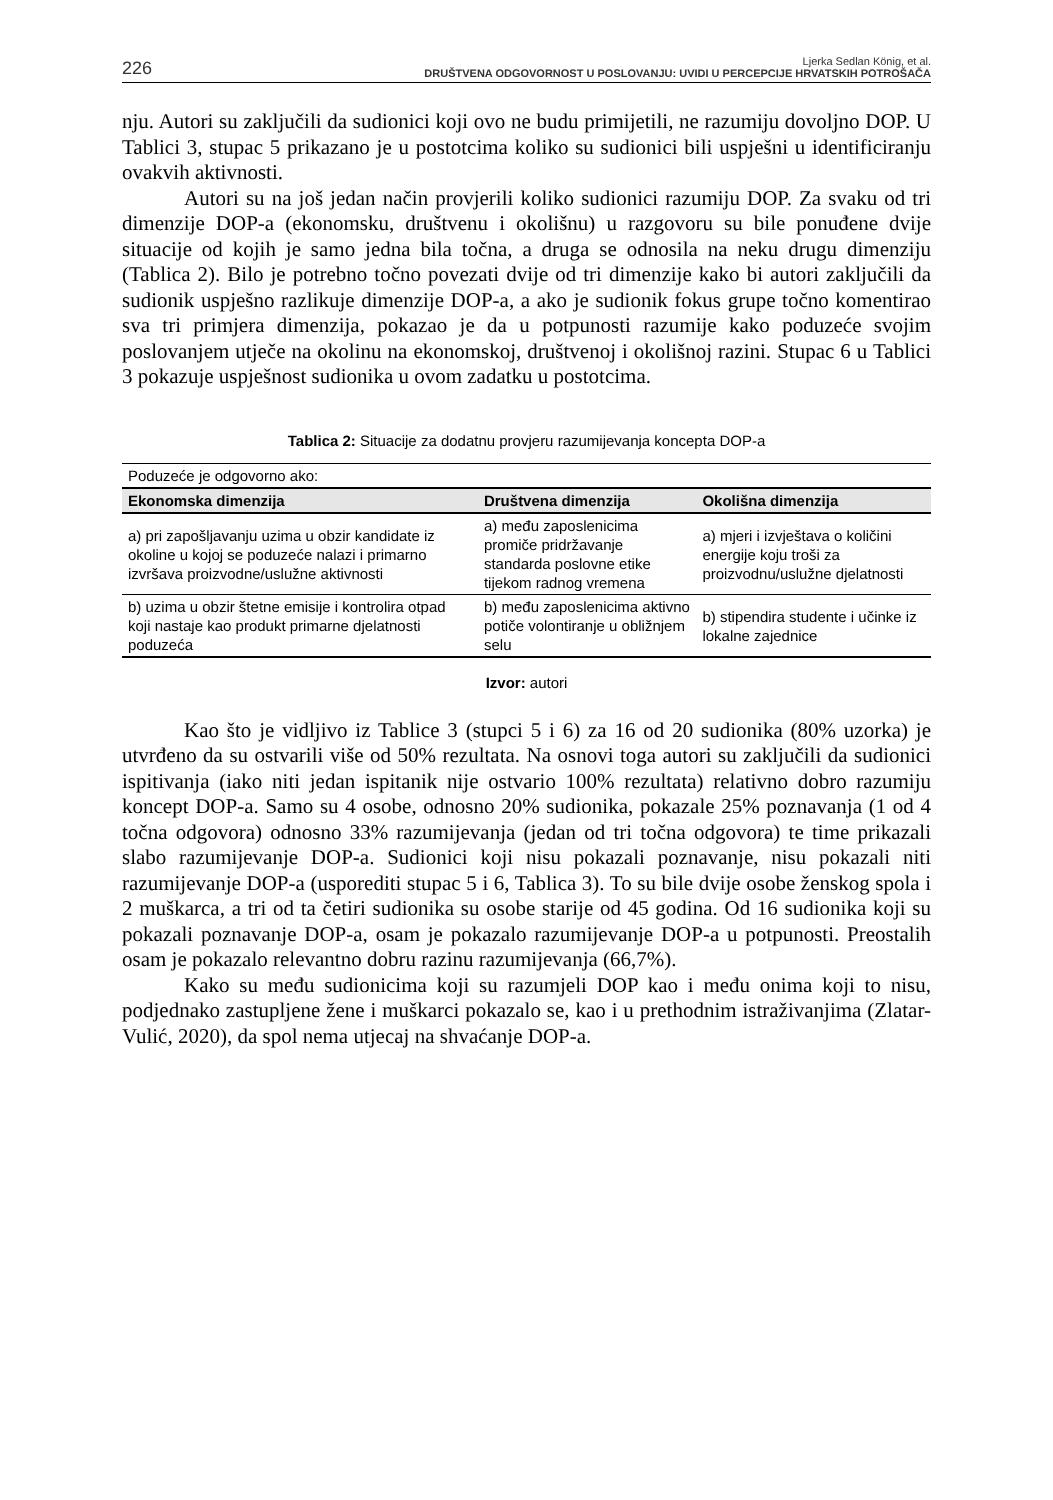226
Ljerka Sedlan König, et al.
DRUŠTVENA ODGOVORNOST U POSLOVANJU: UVIDI U PERCEPCIJE HRVATSKIH POTROŠAČA
nju. Autori su zaključili da sudionici koji ovo ne budu primijetili, ne razumiju dovoljno DOP. U Tablici 3, stupac 5 prikazano je u postotcima koliko su sudionici bili uspješni u identificiranju ovakvih aktivnosti.
Autori su na još jedan način provjerili koliko sudionici razumiju DOP. Za svaku od tri dimenzije DOP-a (ekonomsku, društvenu i okolišnu) u razgovoru su bile ponuđene dvije situacije od kojih je samo jedna bila točna, a druga se odnosila na neku drugu dimenziju (Tablica 2). Bilo je potrebno točno povezati dvije od tri dimenzije kako bi autori zaključili da sudionik uspješno razlikuje dimenzije DOP-a, a ako je sudionik fokus grupe točno komentirao sva tri primjera dimenzija, pokazao je da u potpunosti razumije kako poduzeće svojim poslovanjem utječe na okolinu na ekonomskoj, društvenoj i okolišnoj razini. Stupac 6 u Tablici 3 pokazuje uspješnost sudionika u ovom zadatku u postotcima.
Tablica 2: Situacije za dodatnu provjeru razumijevanja koncepta DOP-a
| Poduzeće je odgovorno ako: | | |
| Ekonomska dimenzija | Društvena dimenzija | Okolišna dimenzija |
| a) pri zapošljavanju uzima u obzir kandidate iz okoline u kojoj se poduzeće nalazi i primarno izvršava proizvodne/uslužne aktivnosti | a) među zaposlenicima promiče pridržavanje standarda poslovne etike tijekom radnog vremena | a) mjeri i izvještava o količini energije koju troši za proizvodnu/uslužne djelatnosti |
| b) uzima u obzir štetne emisije i kontrolira otpad koji nastaje kao produkt primarne djelatnosti poduzeća | b) među zaposlenicima aktivno potiče volontiranje u obližnjem selu | b) stipendira studente i učinke iz lokalne zajednice |
Izvor: autori
Kao što je vidljivo iz Tablice 3 (stupci 5 i 6) za 16 od 20 sudionika (80% uzorka) je utvrđeno da su ostvarili više od 50% rezultata. Na osnovi toga autori su zaključili da sudionici ispitivanja (iako niti jedan ispitanik nije ostvario 100% rezultata) relativno dobro razumiju koncept DOP-a. Samo su 4 osobe, odnosno 20% sudionika, pokazale 25% poznavanja (1 od 4 točna odgovora) odnosno 33% razumijevanja (jedan od tri točna odgovora) te time prikazali slabo razumijevanje DOP-a. Sudionici koji nisu pokazali poznavanje, nisu pokazali niti razumijevanje DOP-a (usporediti stupac 5 i 6, Tablica 3). To su bile dvije osobe ženskog spola i 2 muškarca, a tri od ta četiri sudionika su osobe starije od 45 godina. Od 16 sudionika koji su pokazali poznavanje DOP-a, osam je pokazalo razumijevanje DOP-a u potpunosti. Preostalih osam je pokazalo relevantno dobru razinu razumijevanja (66,7%).
Kako su među sudionicima koji su razumjeli DOP kao i među onima koji to nisu, podjednako zastupljene žene i muškarci pokazalo se, kao i u prethodnim istraživanjima (Zlatar-Vulić, 2020), da spol nema utjecaj na shvaćanje DOP-a.